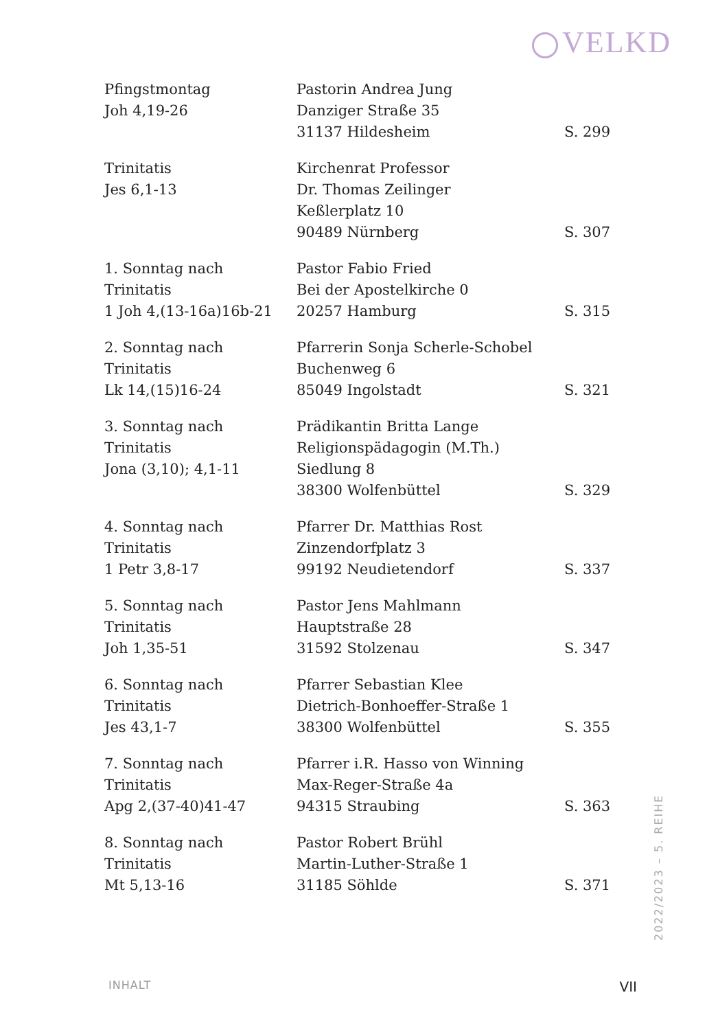VELKD
| Pfingstmontag Joh 4,19-26 | Pastorin Andrea Jung Danziger Straße 35 31137 Hildesheim | S. 299 |
| Trinitatis Jes 6,1-13 | Kirchenrat Professor Dr. Thomas Zeilinger Keßlerplatz 10 90489 Nürnberg | S. 307 |
| 1. Sonntag nach Trinitatis 1 Joh 4,(13-16a)16b-21 | Pastor Fabio Fried Bei der Apostelkirche 0 20257 Hamburg | S. 315 |
| 2. Sonntag nach Trinitatis Lk 14,(15)16-24 | Pfarrerin Sonja Scherle-Schobel Buchenweg 6 85049 Ingolstadt | S. 321 |
| 3. Sonntag nach Trinitatis Jona (3,10); 4,1-11 | Prädikantin Britta Lange Religionspädagogin (M.Th.) Siedlung 8 38300 Wolfenbüttel | S. 329 |
| 4. Sonntag nach Trinitatis 1 Petr 3,8-17 | Pfarrer Dr. Matthias Rost Zinzendorfplatz 3 99192 Neudietendorf | S. 337 |
| 5. Sonntag nach Trinitatis Joh 1,35-51 | Pastor Jens Mahlmann Hauptstraße 28 31592 Stolzenau | S. 347 |
| 6. Sonntag nach Trinitatis Jes 43,1-7 | Pfarrer Sebastian Klee Dietrich-Bonhoeffer-Straße 1 38300 Wolfenbüttel | S. 355 |
| 7. Sonntag nach Trinitatis Apg 2,(37-40)41-47 | Pfarrer i.R. Hasso von Winning Max-Reger-Straße 4a 94315 Straubing | S. 363 |
| 8. Sonntag nach Trinitatis Mt 5,13-16 | Pastor Robert Brühl Martin-Luther-Straße 1 31185 Söhlde | S. 371 |
2022/2023 – 5. REIHE
INHALT VII